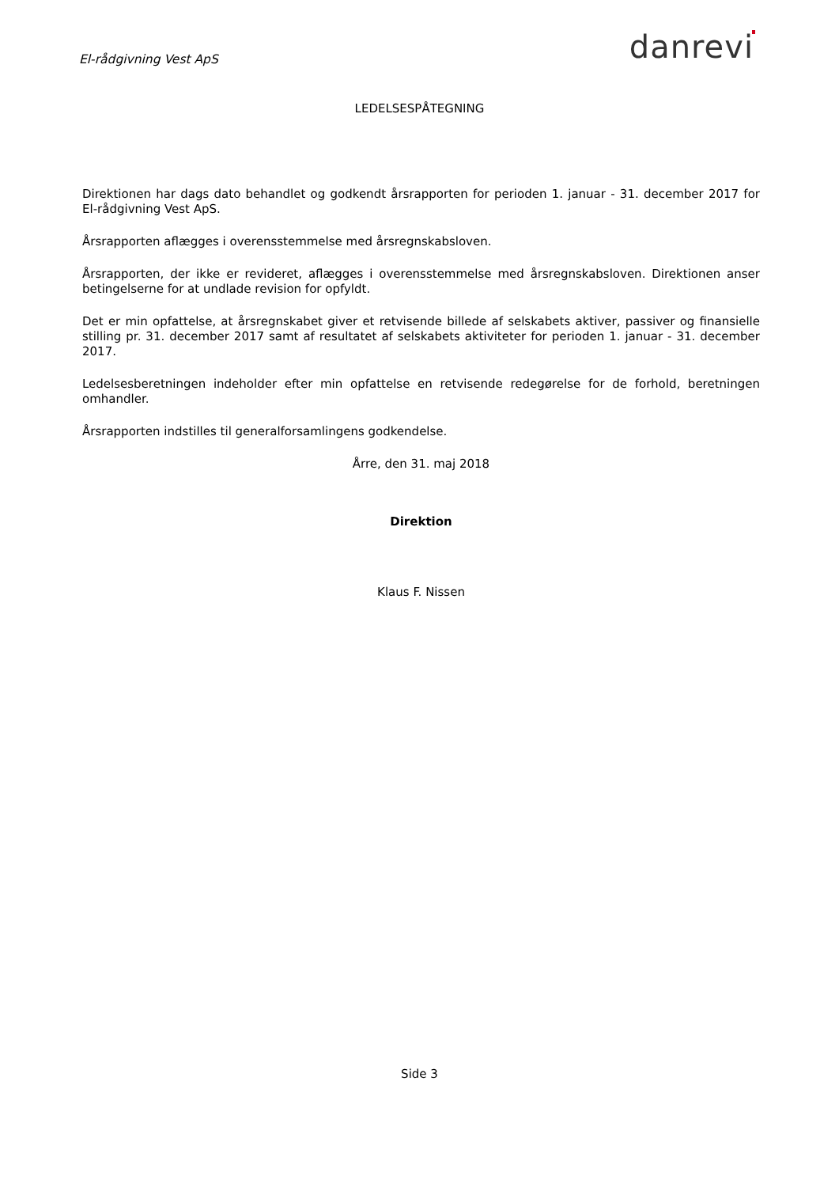El-rådgivning Vest ApS
danrevi
LEDELSESPÅTEGNING
Direktionen har dags dato behandlet og godkendt årsrapporten for perioden 1. januar - 31. december 2017 for El-rådgivning Vest ApS.
Årsrapporten aflægges i overensstemmelse med årsregnskabsloven.
Årsrapporten, der ikke er revideret, aflægges i overensstemmelse med årsregnskabsloven. Direktionen anser betingelserne for at undlade revision for opfyldt.
Det er min opfattelse, at årsregnskabet giver et retvisende billede af selskabets aktiver, passiver og finansielle stilling pr. 31. december 2017 samt af resultatet af selskabets aktiviteter for perioden 1. januar - 31. december 2017.
Ledelsesberetningen indeholder efter min opfattelse en retvisende redegørelse for de forhold, beretningen omhandler.
Årsrapporten indstilles til generalforsamlingens godkendelse.
Årre, den 31. maj 2018
Direktion
Klaus F. Nissen
Side 3